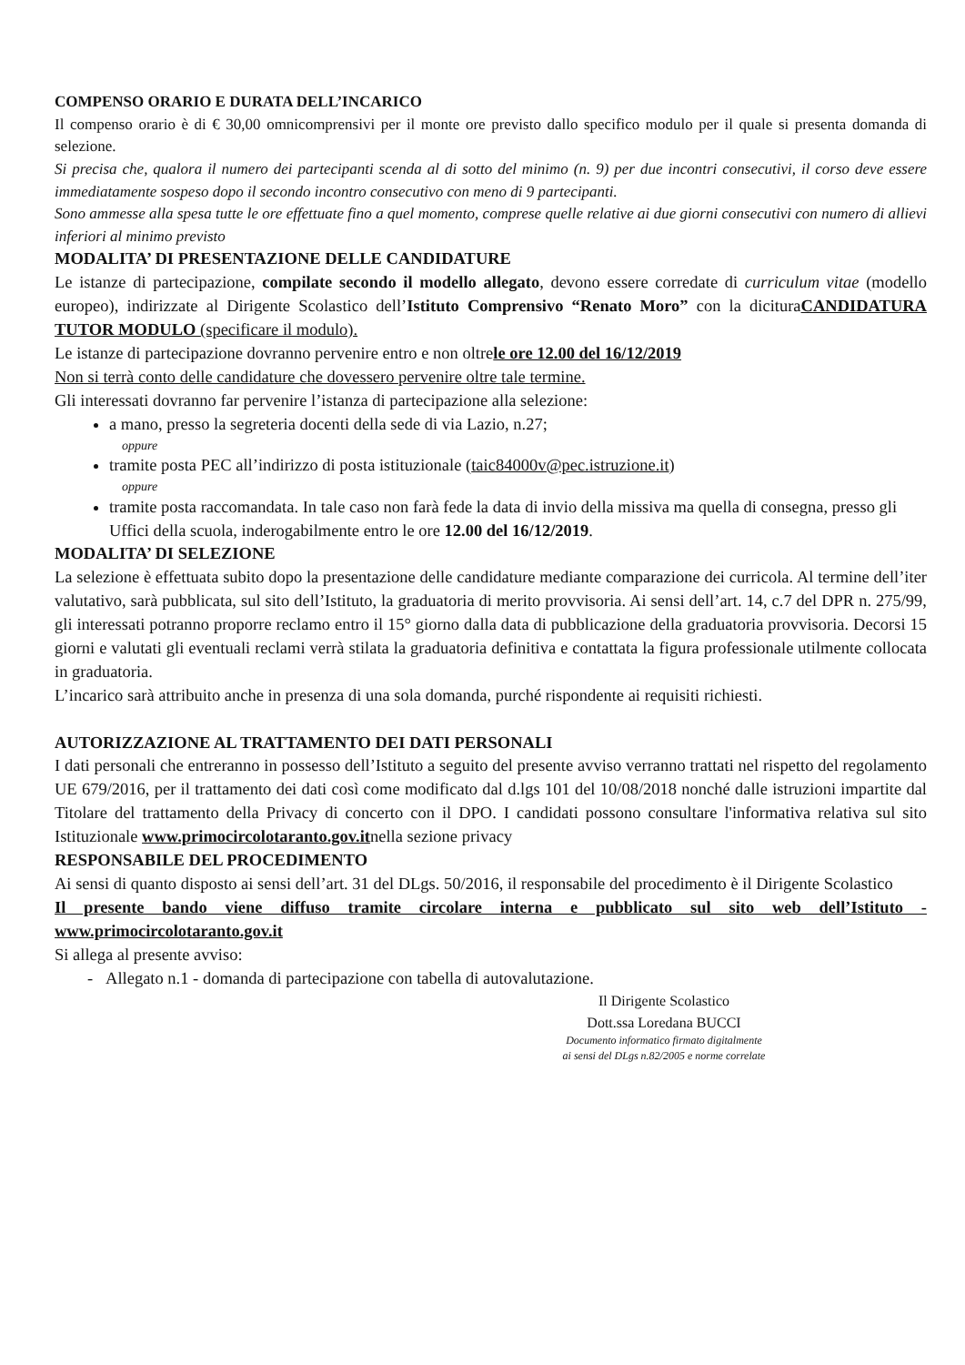COMPENSO ORARIO E DURATA DELL’INCARICO
Il compenso orario è di € 30,00 omnicomprensivi per il monte ore previsto dallo specifico modulo per il quale si presenta domanda di selezione.
Si precisa che, qualora il numero dei partecipanti scenda al di sotto del minimo (n. 9) per due incontri consecutivi, il corso deve essere immediatamente sospeso dopo il secondo incontro consecutivo con meno di 9 partecipanti.
Sono ammesse alla spesa tutte le ore effettuate fino a quel momento, comprese quelle relative ai due giorni consecutivi con numero di allievi inferiori al minimo previsto
MODALITA’ DI PRESENTAZIONE DELLE CANDIDATURE
Le istanze di partecipazione, compilate secondo il modello allegato, devono essere corredate di curriculum vitae (modello europeo), indirizzate al Dirigente Scolastico dell’Istituto Comprensivo “Renato Moro” con la dicituraCANDIDATURA TUTOR MODULO (specificare il modulo).
Le istanze di partecipazione dovranno pervenire entro e non oltrele ore 12.00 del 16/12/2019
Non si terrà conto delle candidature che dovessero pervenire oltre tale termine.
Gli interessati dovranno far pervenire l’istanza di partecipazione alla selezione:
a mano, presso la segreteria docenti della sede di via Lazio, n.27;
oppure
tramite posta PEC all’indirizzo di posta istituzionale (taic84000v@pec.istruzione.it)
oppure
tramite posta raccomandata. In tale caso non farà fede la data di invio della missiva ma quella di consegna, presso gli Uffici della scuola, inderogabilmente entro le ore 12.00 del 16/12/2019.
MODALITA’ DI SELEZIONE
La selezione è effettuata subito dopo la presentazione delle candidature mediante comparazione dei curricola. Al termine dell’iter valutativo, sarà pubblicata, sul sito dell’Istituto, la graduatoria di merito provvisoria. Ai sensi dell’art. 14, c.7 del DPR n. 275/99, gli interessati potranno proporre reclamo entro il 15° giorno dalla data di pubblicazione della graduatoria provvisoria. Decorsi 15 giorni e valutati gli eventuali reclami verrà stilata la graduatoria definitiva e contattata la figura professionale utilmente collocata in graduatoria.
L’incarico sarà attribuito anche in presenza di una sola domanda, purché rispondente ai requisiti richiesti.
AUTORIZZAZIONE AL TRATTAMENTO DEI DATI PERSONALI
I dati personali che entreranno in possesso dell’Istituto a seguito del presente avviso verranno trattati nel rispetto del regolamento UE 679/2016, per il trattamento dei dati così come modificato dal d.lgs 101 del 10/08/2018 nonché dalle istruzioni impartite dal Titolare del trattamento della Privacy di concerto con il DPO. I candidati possono consultare l'informativa relativa sul sito Istituzionale www.primocircolotaranto.gov.itnella sezione privacy
RESPONSABILE DEL PROCEDIMENTO
Ai sensi di quanto disposto ai sensi dell’art. 31 del DLgs. 50/2016, il responsabile del procedimento è il Dirigente Scolastico
Il presente bando viene diffuso tramite circolare interna e pubblicato sul sito web dell’Istituto - www.primocircolotaranto.gov.it
Si allega al presente avviso:
- Allegato n.1 - domanda di partecipazione con tabella di autovalutazione.
Il Dirigente Scolastico
Dott.ssa Loredana BUCCI
Documento informatico firmato digitalmente
ai sensi del DLgs n.82/2005 e norme correlate